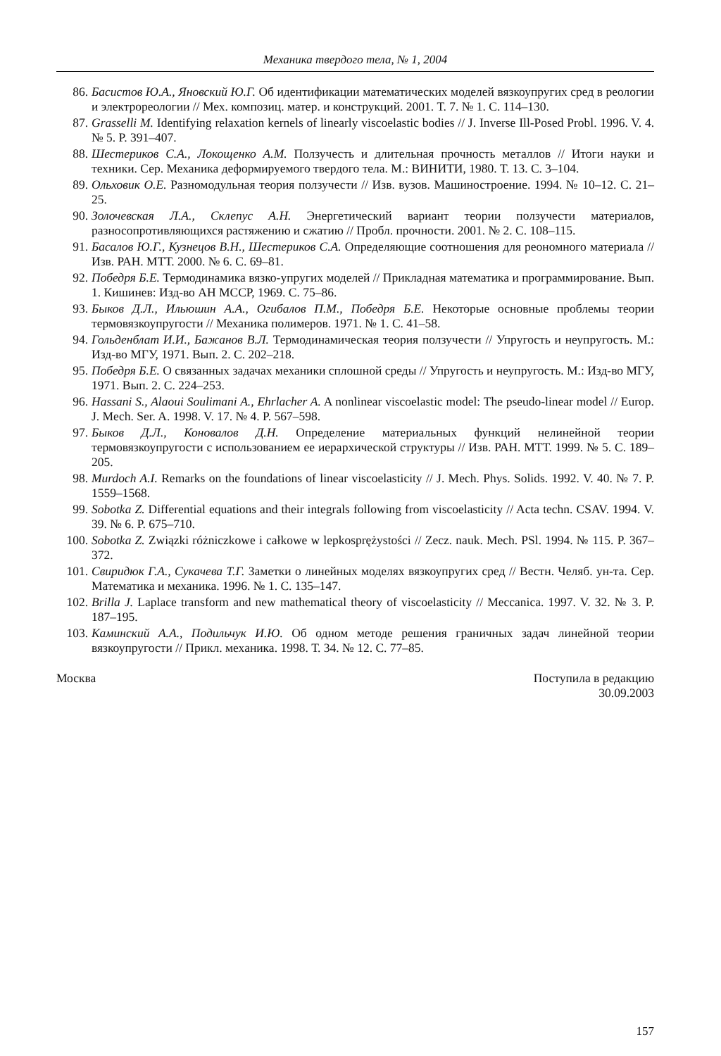Механика твердого тела, № 1, 2004
86. Басистов Ю.А., Яновский Ю.Г. Об идентификации математических моделей вязкоупругих сред в реологии и электрореологии // Мех. композиц. матер. и конструкций. 2001. Т. 7. № 1. С. 114–130.
87. Grasselli M. Identifying relaxation kernels of linearly viscoelastic bodies // J. Inverse Ill-Posed Probl. 1996. V. 4. № 5. P. 391–407.
88. Шестериков С.А., Локощенко А.М. Ползучесть и длительная прочность металлов // Итоги науки и техники. Сер. Механика деформируемого твердого тела. М.: ВИНИТИ, 1980. Т. 13. С. 3–104.
89. Ольховик О.Е. Разномодульная теория ползучести // Изв. вузов. Машиностроение. 1994. № 10–12. С. 21–25.
90. Золочевская Л.А., Склепус А.Н. Энергетический вариант теории ползучести материалов, разносопротивляющихся растяжению и сжатию // Пробл. прочности. 2001. № 2. С. 108–115.
91. Басалов Ю.Г., Кузнецов В.Н., Шестериков С.А. Определяющие соотношения для реономного материала // Изв. РАН. МТТ. 2000. № 6. С. 69–81.
92. Победря Б.Е. Термодинамика вязко-упругих моделей // Прикладная математика и программирование. Вып. 1. Кишинев: Изд-во АН МССР, 1969. С. 75–86.
93. Быков Д.Л., Ильюшин А.А., Огибалов П.М., Победря Б.Е. Некоторые основные проблемы теории термовязкоупругости // Механика полимеров. 1971. № 1. С. 41–58.
94. Гольденблат И.И., Бажанов В.Л. Термодинамическая теория ползучести // Упругость и неупругость. М.: Изд-во МГУ, 1971. Вып. 2. С. 202–218.
95. Победря Б.Е. О связанных задачах механики сплошной среды // Упругость и неупругость. М.: Изд-во МГУ, 1971. Вып. 2. С. 224–253.
96. Hassani S., Alaoui Soulimani A., Ehrlacher A. A nonlinear viscoelastic model: The pseudo-linear model // Europ. J. Mech. Ser. A. 1998. V. 17. № 4. P. 567–598.
97. Быков Д.Л., Коновалов Д.Н. Определение материальных функций нелинейной теории термовязкоупругости с использованием ее иерархической структуры // Изв. РАН. МТТ. 1999. № 5. С. 189–205.
98. Murdoch A.I. Remarks on the foundations of linear viscoelasticity // J. Mech. Phys. Solids. 1992. V. 40. № 7. P. 1559–1568.
99. Sobotka Z. Differential equations and their integrals following from viscoelasticity // Acta techn. CSAV. 1994. V. 39. № 6. P. 675–710.
100. Sobotka Z. Związki różniczkowe i całkowe w lepkosprężystości // Zecz. nauk. Mech. PSl. 1994. № 115. P. 367–372.
101. Свиридюк Г.А., Сукачева Т.Г. Заметки о линейных моделях вязкоупругих сред // Вестн. Челяб. ун-та. Сер. Математика и механика. 1996. № 1. С. 135–147.
102. Brilla J. Laplace transform and new mathematical theory of viscoelasticity // Meccanica. 1997. V. 32. № 3. P. 187–195.
103. Каминский А.А., Подильчук И.Ю. Об одном методе решения граничных задач линейной теории вязкоупругости // Прикл. механика. 1998. Т. 34. № 12. С. 77–85.
Москва Поступила в редакцию
30.09.2003
157